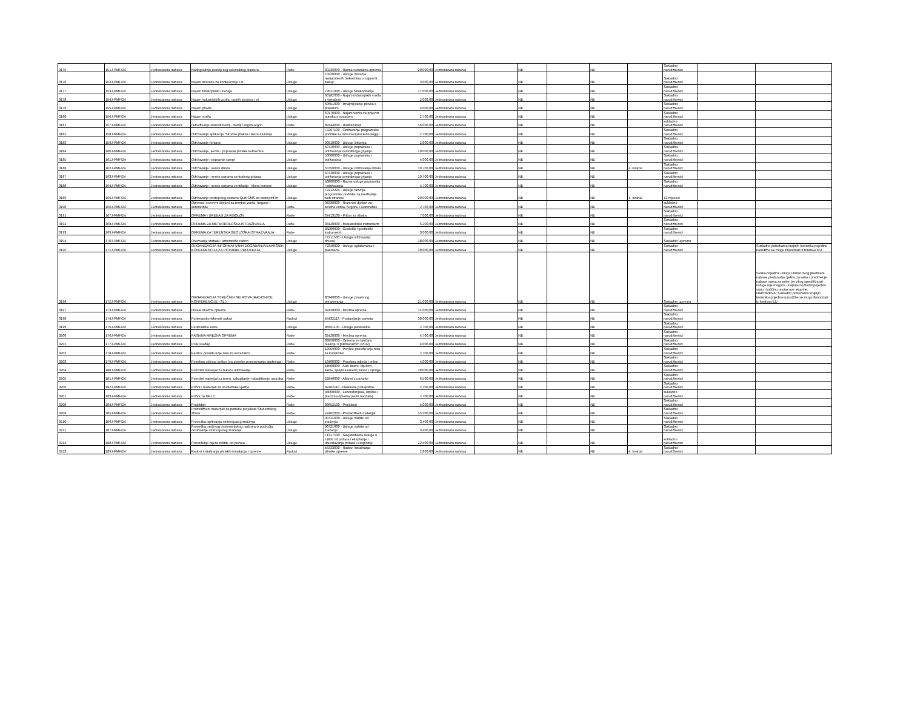| 0175 | 151J-PMF/24 | Jednostavna nabava | Nadogradnja postojećeg računalnog klastera | Robe | 30236000 - Razna računalna oprema | 20.000,00 | Jednostavna nabava | | NE | | NE | | Sukladno narudžbenici | | |
| 0176 | 152J-PMF/24 | Jednostavna nabava | Najam dvorane za konferencije i sl. | Usluge | 70220000 - Usluge davanja nestambenih nekretnina u najam ili zakup | 3.000,00 | Jednostavna nabava | | NE | | NE | | Sukladno narudžbenici | | |
| 0177 | 153J-PMF/24 | Jednostavna nabava | Najam fotokopirnih uređaja | Usluge | 79521000 - Usluge fotokopiranja | 17.000,00 | Jednostavna nabava | | NE | | NE | | Sukladno narudžbenici | | |
| 0178 | 154J-PMF/24 | Jednostavna nabava | Najam industrijskih vozila, radnih strojeva i sl. | Usluge | 60182000 - Najam industrijskih vozila s vozačem | 2.000,00 | Jednostavna nabava | | NE | | NE | | Sukladno narudžbenici | | |
| 0179 | 155J-PMF/24 | Jednostavna nabava | Najam plovila | Usluge | 60651000 - Iznajmljivanje plovila s posadom | 4.000,00 | Jednostavna nabava | | NE | | NE | | Sukladno narudžbenici | | |
| 0180 | 156J-PMF/24 | Jednostavna nabava | Najam vozila | Usluge | 60170000 - Najam vozila za prijevoz putnika s vozačem | 2.700,00 | Jednostavna nabava | | NE | | NE | | Sukladno narudžbenici | | |
| 0181 | 157J-PMF/24 | Jednostavna nabava | Određivanje starosti berilij - berilij i argon-argon | Robe | 09344000 - Radioizotopi | 16.500,00 | Jednostavna nabava | | NE | | NE | | sukladno narudžbenici | | |
| 0182 | 158J-PMF/24 | Jednostavna nabava | Održavanje aplikacija: Stručne prakse i Baze alumnija | Usluge | 72267100 - Održavanje programske podrške za informacijsku tehnologiju | 2.700,00 | Jednostavna nabava | | NE | | NE | | Sukladno narudžbenici | | |
| 0183 | 159J-PMF/24 | Jednostavna nabava | Održavanje fontane | Usluge | 90910000 - Usluge čišćenja | 2.800,00 | Jednostavna nabava | | NE | | NE | | Sukladno narudžbenici | | |
| 0184 | 160J-PMF/24 | Jednostavna nabava | Održavanje, servis i popravak plinske kotlovnice | Usluge | 50720000 - Usluge popravaka i održavanja centralnoga grijanja | 19.000,00 | Jednostavna nabava | | NE | | NE | | Sukladno narudžbenici | | |
| 0185 | 161J-PMF/24 | Jednostavna nabava | Održavanje i popravak rampi | Usluge | 50000000 - Usluge popravaka i održavanja | 4.000,00 | Jednostavna nabava | | NE | | NE | | Sukladno narudžbenici | | |
| 0186 | 162J-PMF/24 | Jednostavna nabava | Održavanje i servis dizala | Usluge | 50750000 - Usluge održavanja dizala | 10.700,00 | Jednostavna nabava | | NE | | NE | 4. kvartal | Sukladno narudžbenici | | |
| 0187 | 163J-PMF/24 | Jednostavna nabava | Održavanje i servis sustava centralnog grijanja | Usluge | 50720000 - Usluge popravaka i održavanja centralnoga grijanja | 10.700,00 | Jednostavna nabava | | NE | | NE | | Sukladno narudžbenici | | |
| 0188 | 164J-PMF/24 | Jednostavna nabava | Održavanje i servis sustava ventilacije - klima komore | Usluge | 50800000 - Razne usluge popravaka i održavanja | 4.700,00 | Jednostavna nabava | | NE | | NE | | Sukladno narudžbenici | | |
| 0189 | 165J-PMF/24 | Jednostavna nabava | Održavanje postojećeg sustava Quilt CMS za www.pmf.hr | Usluge | 72212224 - Usluge razvoja programske podrške za uređivanje web-stranice | 20.000,00 | Jednostavna nabava | | NE | | NE | 1. kvartal | 12 mjeseci | | |
| 0190 | 166J-PMF/24 | Jednostavna nabava | Oprema i rezervni dijelovi za teretna vozila, furgone i automobile | Robe | 34330000 - Rezervni dijelovi za teretna vozila, furgone i automobile | 2.700,00 | Jednostavna nabava | | NE | | NE | | sukladno narudžbenici | | |
| 0191 | 167J-PMF/24 | Jednostavna nabava | OPREMA I UREĐAJI ZA RIBOLOV | Robe | 37413100 - Pribor za ribolov | 7.000,00 | Jednostavna nabava | | NE | | NE | | Sukladno narudžbenici | | |
| 0192 | 168J-PMF/24 | Jednostavna nabava | OPREMA ZA METEOROLOŠKA ISTRAŽIVANJA | Robe | 38120000 - Meteorološki instrumenti | 6.200,00 | Jednostavna nabava | | NE | | NE | | Sukladno narudžbenici | | |
| 0193 | 169J-PMF/24 | Jednostavna nabava | OPREMA ZA TERENSKA GEOLOŠKA ISTRAŽIVANJA | Robe | 38200000 - Geološki i geofizički instrumenti | 3.000,00 | Jednostavna nabava | | NE | | NE | | Sukladno narudžbenici | | |
| 0194 | 170J-PMF/24 | Jednostavna nabava | Orezivanje stabala i arboristički radovi | Usluge | 77211500 - Usluge održavanja drveća | 18.000,00 | Jednostavna nabava | | NE | | NE | | Sukladno ugovoru | | |
| 0195 | 171J-PMF/24 | Jednostavna nabava | ORGANIZACIJA INFORMATIVNIH DOGAĐANJA/ZAVRŠNIH KONFERENCIJA ZA POTREBE PROJEKATA | Usluge | 79340000 - Usluge oglašavanja i plasmana | 10.000,00 | Jednostavna nabava | | NE | | NE | | Sukladno narudžbenici | | Sukladno potrebama krajnjih korisnika pojedine narudžbe se mogu financirati iz fondova EU |
| 0196 | 172J-PMF/24 | Jednostavna nabava | ORGANIZACIJA STRUČNIH SKUPOVA (RADIONICE, KONFERENCIJE I SL.) | Usluge | 80340000 - Usluge posebnog obrazovanja | 21.000,00 | Jednostavna nabava | | NE | | NE | | Sukladno ugovoru | | Svaka pojedina usluga unutar ovog predmeta nabave predstavlja cjelinu za sebe i predmet je nabave sama za sebe, jer zbog specifičnosti usluge nije moguće unaprijed odrediti pojedinu vrstu i količinu unutar ove skupine. NAPOMENA: Sukladno potrebama krajnjih korisnika pojedine narudžbe se mogu financirati iz fondova EU |
| 0197 | 173J-PMF/24 | Jednostavna nabava | Ostala mrežna oprema | Robe | 32420000 - Mrežna oprema | 11.000,00 | Jednostavna nabava | | NE | | NE | | Sukladno narudžbenici | | |
| 0198 | 174J-PMF/24 | Jednostavna nabava | Parketarsko-lakerski radovi | Radovi | 45432113 - Postavljanje parketa | 30.000,00 | Jednostavna nabava | | NE | | NE | | Sukladno narudžbenici | | |
| 0199 | 175J-PMF/24 | Jednostavna nabava | Parkirališne karte | Usluge | 98351100 - Usluge parkirališta | 2.700,00 | Jednostavna nabava | | NE | | NE | | Sukladno narudžbenici | | |
| 0200 | 176J-PMF/24 | Jednostavna nabava | PASIVNA MREŽNA OPREMA | Robe | 32420000 - Mrežna oprema | 4.700,00 | Jednostavna nabava | | NE | | NE | | Sukladno narudžbenici | | |
| 0201 | 177J-PMF/24 | Jednostavna nabava | PCR uređaji | Robe | 38950000 - Oprema za lančanu reakciju s polimerazom (PCR) | 4.000,00 | Jednostavna nabava | | NE | | NE | | Sukladno narudžbenici | | |
| 0202 | 178J-PMF/24 | Jednostavna nabava | Perilice posuđa koje nisu za kućanstvo | Robe | 42959000 - Perilice posuđa koje nisu za kućanstvo | 2.700,00 | Jednostavna nabava | | NE | | NE | | Sukladno narudžbenici | | |
| 0203 | 179J-PMF/24 | Jednostavna nabava | Posebna odjeća i pribor (za potrebe promoviranja studenata) | Robe | 18400000 - Posebna odjeća i pribor | 4.000,00 | Jednostavna nabava | | NE | | NE | | Sukladno narudžbenici | | |
| 0204 | 180J-PMF/24 | Jednostavna nabava | Potrošni materijal za tekuće održavanje | Robe | 44500000 - Alat, brave, ključevi, šarke, spojni elementi, lanac i opruge | 18.000,00 | Jednostavna nabava | | NE | | NE | | Sukladno narudžbenici | | |
| 0205 | 181J-PMF/24 | Jednostavna nabava | Potrošni materijal za teren, sakupljanje i skladištenje uzoraka | Robe | 22840000 - Albumi za uzorke | 6.500,00 | Jednostavna nabava | | NE | | NE | | Sukladno narudžbenici | | |
| 0206 | 182J-PMF/24 | Jednostavna nabava | Pribor i materijali za studentske vježbe | Robe | 39162110 - Nastavne potrepštine | 2.700,00 | Jednostavna nabava | | NE | | NE | | Sukladno narudžbenici | | |
| 0207 | 183J-PMF/24 | Jednostavna nabava | Pribor za HPLC | Robe | 38000000 - Laboratorijska, optička i precizna oprema (osim naočala) | 2.700,00 | Jednostavna nabava | | NE | | NE | | sukladno narudžbenici | | |
| 0208 | 184J-PMF/24 | Jednostavna nabava | Projektori | Robe | 38652100 - Projektori | 4.000,00 | Jednostavna nabava | | NE | | NE | | Sukladno narudžbenici | | |
| 0209 | 185J-PMF/24 | Jednostavna nabava | Promidžbeni materijali za potrebe projekata Studentskog zbora | Robe | 22462000 - Promidžbeni materijal | 15.500,00 | Jednostavna nabava | | NE | | NE | | Sukladno narudžbenici | | |
| 0210 | 186J-PMF/24 | Jednostavna nabava | Provedba ispitivanja ionizirajućeg zračenja | Usluge | 90721600 - Usluge zaštite od zračenja | 3.400,00 | Jednostavna nabava | | NE | | NE | | Sukladno narudžbenici | | |
| 0211 | 187J-PMF/24 | Jednostavna nabava | Provedba osobnog dozimetrijskog nadzora iz područja dozimetrije ionizirajućeg zračenja | Usluge | 90721600 - Usluge zaštite od zračenja | 3.400,00 | Jednostavna nabava | | NE | | NE | | Sukladno narudžbenici | | |
| 0212 | 188J-PMF/24 | Jednostavna nabava | Provođenje mjera zaštite od požara | Usluge | 71317100 - Savjetodavne usluge u zaštiti od požara i eksplozije i obuzdavanja požara i eksplozije | 22.500,00 | Jednostavna nabava | | NE | | NE | | sukladno narudžbenici | | |
| 0213 | 189J-PMF/24 | Jednostavna nabava | Radovi instaliranja plinskih instalacija i opreme | Radovi | 45333000 - Radovi instaliranja plinske opreme | 2.800,00 | Jednostavna nabava | | NE | | NE | 4. kvartal | Sukladno narudžbenici | | |